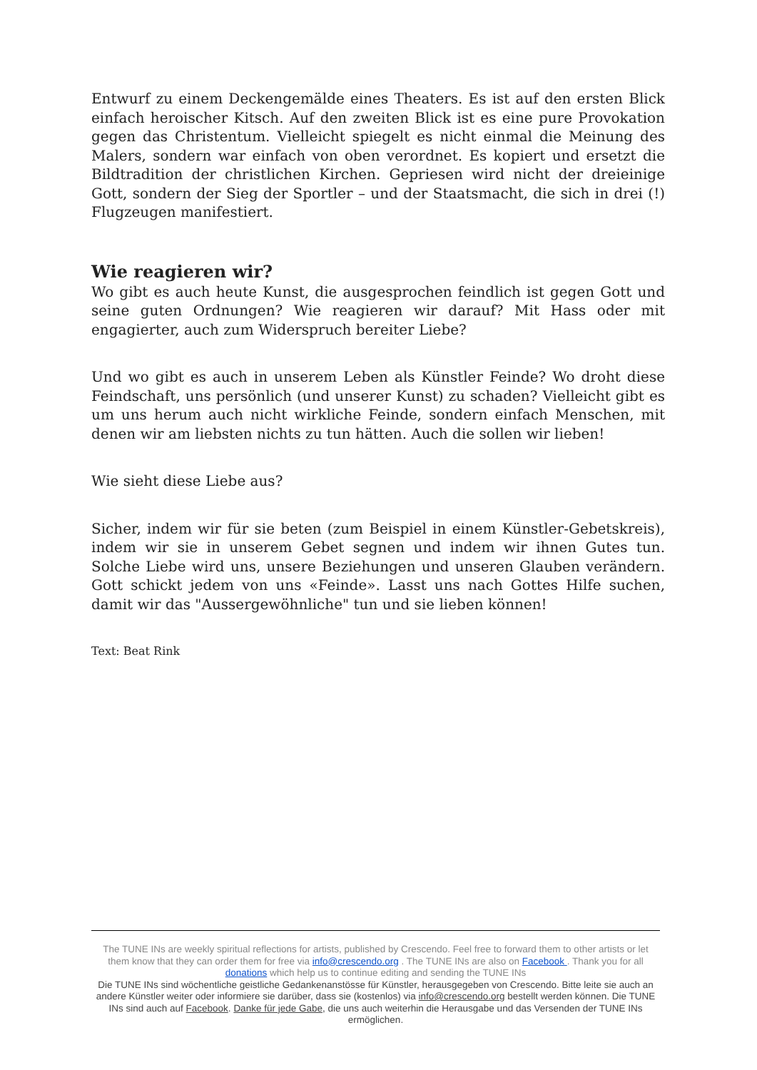Entwurf zu einem Deckengemälde eines Theaters. Es ist auf den ersten Blick einfach heroischer Kitsch. Auf den zweiten Blick ist es eine pure Provokation gegen das Christentum. Vielleicht spiegelt es nicht einmal die Meinung des Malers, sondern war einfach von oben verordnet. Es kopiert und ersetzt die Bildtradition der christlichen Kirchen. Gepriesen wird nicht der dreieinige Gott, sondern der Sieg der Sportler – und der Staatsmacht, die sich in drei (!) Flugzeugen manifestiert.
Wie reagieren wir?
Wo gibt es auch heute Kunst, die ausgesprochen feindlich ist gegen Gott und seine guten Ordnungen? Wie reagieren wir darauf? Mit Hass oder mit engagierter, auch zum Widerspruch bereiter Liebe?
Und wo gibt es auch in unserem Leben als Künstler Feinde? Wo droht diese Feindschaft, uns persönlich (und unserer Kunst) zu schaden? Vielleicht gibt es um uns herum auch nicht wirkliche Feinde, sondern einfach Menschen, mit denen wir am liebsten nichts zu tun hätten. Auch die sollen wir lieben!
Wie sieht diese Liebe aus?
Sicher, indem wir für sie beten (zum Beispiel in einem Künstler-Gebetskreis), indem wir sie in unserem Gebet segnen und indem wir ihnen Gutes tun. Solche Liebe wird uns, unsere Beziehungen und unseren Glauben verändern. Gott schickt jedem von uns «Feinde». Lasst uns nach Gottes Hilfe suchen, damit wir das "Aussergewöhnliche" tun und sie lieben können!
Text: Beat Rink
The TUNE INs are weekly spiritual reflections for artists, published by Crescendo. Feel free to forward them to other artists or let them know that they can order them for free via info@crescendo.org . The TUNE INs are also on Facebook . Thank you for all donations which help us to continue editing and sending the TUNE INs
Die TUNE INs sind wöchentliche geistliche Gedankenanstösse für Künstler, herausgegeben von Crescendo. Bitte leite sie auch an andere Künstler weiter oder informiere sie darüber, dass sie (kostenlos) via info@crescendo.org bestellt werden können. Die TUNE INs sind auch auf Facebook. Danke für jede Gabe, die uns auch weiterhin die Herausgabe und das Versenden der TUNE INs ermöglichen.